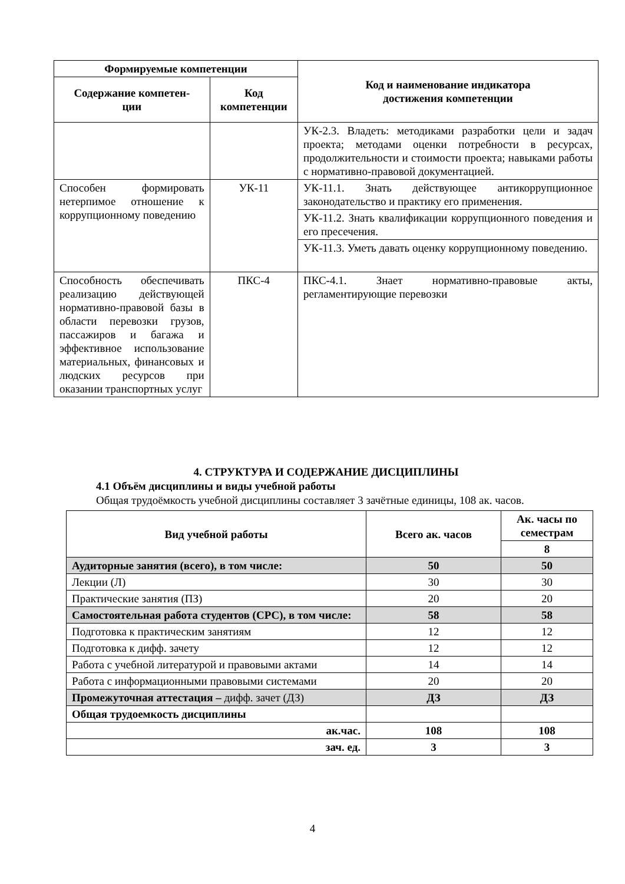| Формируемые компетенции | | Код и наименование индикатора достижения компетенции |
| --- | --- | --- |
| Содержание компетен- ции | Код компетенции | |
| | | УК-2.3. Владеть: методиками разработки цели и задач проекта; методами оценки потребности в ресурсах, продолжительности и стоимости проекта; навыками работы с нормативно-правовой документацией. |
| Способен формировать нетерпимое отношение к коррупционному поведению | УК-11 | УК-11.1. Знать действующее антикоррупционное законодательство и практику его применения. |
| | | УК-11.2. Знать квалификации коррупционного поведения и его пресечения. |
| | | УК-11.3. Уметь давать оценку коррупционному поведению. |
| Способность обеспечивать реализацию действующей нормативно-правовой базы в области перевозки грузов, пассажиров и багажа и эффективное использование материальных, финансовых и людских ресурсов при оказании транспортных услуг | ПКС-4 | ПКС-4.1. Знает нормативно-правовые акты, регламентирующие перевозки |
4. СТРУКТУРА И СОДЕРЖАНИЕ ДИСЦИПЛИНЫ
4.1 Объём дисциплины и виды учебной работы
Общая трудоёмкость учебной дисциплины составляет 3 зачётные единицы, 108 ак. часов.
| Вид учебной работы | Всего ак. часов | Ак. часы по семестрам |
| --- | --- | --- |
| | | 8 |
| Аудиторные занятия (всего), в том числе: | 50 | 50 |
| Лекции (Л) | 30 | 30 |
| Практические занятия (ПЗ) | 20 | 20 |
| Самостоятельная работа студентов (СРС), в том числе: | 58 | 58 |
| Подготовка к практическим занятиям | 12 | 12 |
| Подготовка к дифф. зачету | 12 | 12 |
| Работа с учебной литературой и правовыми актами | 14 | 14 |
| Работа с информационными правовыми системами | 20 | 20 |
| Промежуточная аттестация – дифф. зачет (ДЗ) | ДЗ | ДЗ |
| Общая трудоемкость дисциплины | | |
| ак.час. | 108 | 108 |
| зач. ед. | 3 | 3 |
4